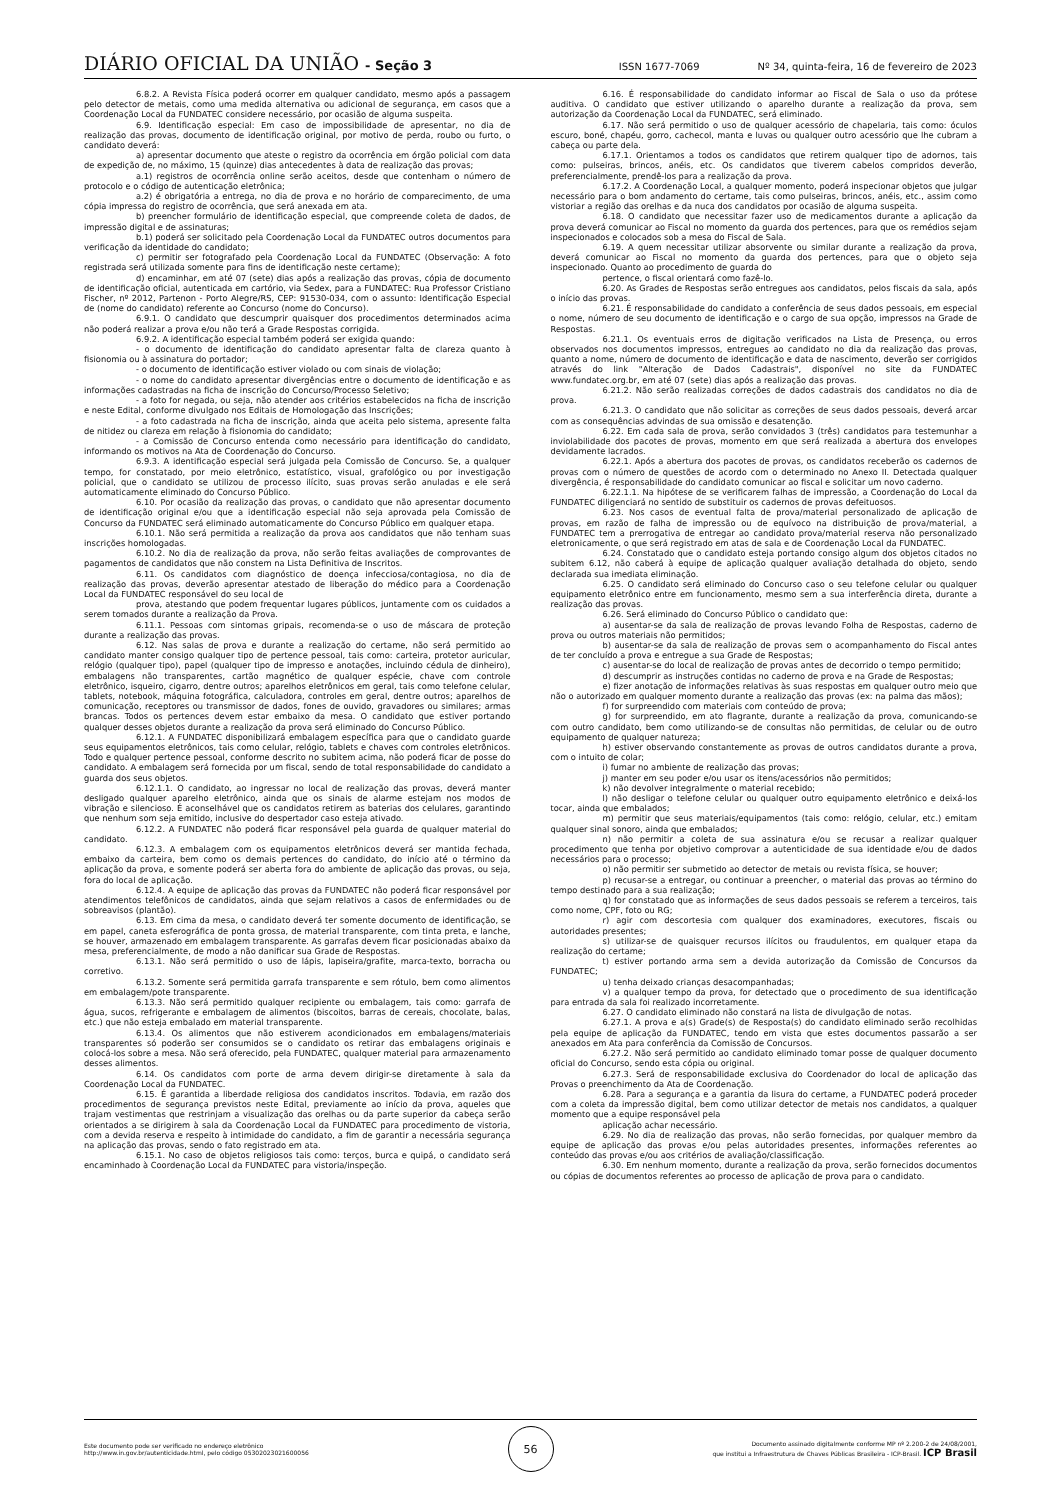DIÁRIO OFICIAL DA UNIÃO - Seção 3 ISSN 1677-7069 Nº 34, quinta-feira, 16 de fevereiro de 2023
6.8.2. A Revista Física poderá ocorrer em qualquer candidato, mesmo após a passagem pelo detector de metais, como uma medida alternativa ou adicional de segurança, em casos que a Coordenação Local da FUNDATEC considere necessário, por ocasião de alguma suspeita.
6.9. Identificação especial: Em caso de impossibilidade de apresentar, no dia de realização das provas, documento de identificação original, por motivo de perda, roubo ou furto, o candidato deverá:
a) apresentar documento que ateste o registro da ocorrência em órgão policial com data de expedição de, no máximo, 15 (quinze) dias antecedentes à data de realização das provas;
a.1) registros de ocorrência online serão aceitos, desde que contenham o número de protocolo e o código de autenticação eletrônica;
a.2) é obrigatória a entrega, no dia de prova e no horário de comparecimento, de uma cópia impressa do registro de ocorrência, que será anexada em ata.
b) preencher formulário de identificação especial, que compreende coleta de dados, de impressão digital e de assinaturas;
b.1) poderá ser solicitado pela Coordenação Local da FUNDATEC outros documentos para verificação da identidade do candidato;
c) permitir ser fotografado pela Coordenação Local da FUNDATEC (Observação: A foto registrada será utilizada somente para fins de identificação neste certame);
d) encaminhar, em até 07 (sete) dias após a realização das provas, cópia de documento de identificação oficial, autenticada em cartório, via Sedex, para a FUNDATEC: Rua Professor Cristiano Fischer, nº 2012, Partenon - Porto Alegre/RS, CEP: 91530-034, com o assunto: Identificação Especial de (nome do candidato) referente ao Concurso (nome do Concurso).
6.9.1. O candidato que descumprir quaisquer dos procedimentos determinados acima não poderá realizar a prova e/ou não terá a Grade Respostas corrigida.
6.9.2. A identificação especial também poderá ser exigida quando:
- o documento de identificação do candidato apresentar falta de clareza quanto à fisionomia ou à assinatura do portador;
- o documento de identificação estiver violado ou com sinais de violação;
- o nome do candidato apresentar divergências entre o documento de identificação e as informações cadastradas na ficha de inscrição do Concurso/Processo Seletivo;
- a foto for negada, ou seja, não atender aos critérios estabelecidos na ficha de inscrição e neste Edital, conforme divulgado nos Editais de Homologação das Inscrições;
- a foto cadastrada na ficha de inscrição, ainda que aceita pelo sistema, apresente falta de nitidez ou clareza em relação à fisionomia do candidato;
- a Comissão de Concurso entenda como necessário para identificação do candidato, informando os motivos na Ata de Coordenação do Concurso.
6.9.3. A identificação especial será julgada pela Comissão de Concurso. Se, a qualquer tempo, for constatado, por meio eletrônico, estatístico, visual, grafológico ou por investigação policial, que o candidato se utilizou de processo ilícito, suas provas serão anuladas e ele será automaticamente eliminado do Concurso Público.
6.10. Por ocasião da realização das provas, o candidato que não apresentar documento de identificação original e/ou que a identificação especial não seja aprovada pela Comissão de Concurso da FUNDATEC será eliminado automaticamente do Concurso Público em qualquer etapa.
6.10.1. Não será permitida a realização da prova aos candidatos que não tenham suas inscrições homologadas.
6.10.2. No dia de realização da prova, não serão feitas avaliações de comprovantes de pagamentos de candidatos que não constem na Lista Definitiva de Inscritos.
6.11. Os candidatos com diagnóstico de doença infecciosa/contagiosa, no dia de realização das provas, deverão apresentar atestado de liberação do médico para a Coordenação Local da FUNDATEC responsável do seu local de
prova, atestando que podem frequentar lugares públicos, juntamente com os cuidados a serem tomados durante a realização da Prova.
6.11.1. Pessoas com sintomas gripais, recomenda-se o uso de máscara de proteção durante a realização das provas.
6.12. Nas salas de prova e durante a realização do certame, não será permitido ao candidato manter consigo qualquer tipo de pertence pessoal, tais como: carteira, protetor auricular, relógio (qualquer tipo), papel (qualquer tipo de impresso e anotações, incluindo cédula de dinheiro), embalagens não transparentes, cartão magnético de qualquer espécie, chave com controle eletrônico, isqueiro, cigarro, dentre outros; aparelhos eletrônicos em geral, tais como telefone celular, tablets, notebook, máquina fotográfica, calculadora, controles em geral, dentre outros; aparelhos de comunicação, receptores ou transmissor de dados, fones de ouvido, gravadores ou similares; armas brancas. Todos os pertences devem estar embaixo da mesa. O candidato que estiver portando qualquer desses objetos durante a realização da prova será eliminado do Concurso Público.
6.12.1. A FUNDATEC disponibilizará embalagem específica para que o candidato guarde seus equipamentos eletrônicos, tais como celular, relógio, tablets e chaves com controles eletrônicos. Todo e qualquer pertence pessoal, conforme descrito no subitem acima, não poderá ficar de posse do candidato. A embalagem será fornecida por um fiscal, sendo de total responsabilidade do candidato a guarda dos seus objetos.
6.12.1.1. O candidato, ao ingressar no local de realização das provas, deverá manter desligado qualquer aparelho eletrônico, ainda que os sinais de alarme estejam nos modos de vibração e silencioso. É aconselhável que os candidatos retirem as baterias dos celulares, garantindo que nenhum som seja emitido, inclusive do despertador caso esteja ativado.
6.12.2. A FUNDATEC não poderá ficar responsável pela guarda de qualquer material do candidato.
6.12.3. A embalagem com os equipamentos eletrônicos deverá ser mantida fechada, embaixo da carteira, bem como os demais pertences do candidato, do início até o término da aplicação da prova, e somente poderá ser aberta fora do ambiente de aplicação das provas, ou seja, fora do local de aplicação.
6.12.4. A equipe de aplicação das provas da FUNDATEC não poderá ficar responsável por atendimentos telefônicos de candidatos, ainda que sejam relativos a casos de enfermidades ou de sobreavisos (plantão).
6.13. Em cima da mesa, o candidato deverá ter somente documento de identificação, se em papel, caneta esferográfica de ponta grossa, de material transparente, com tinta preta, e lanche, se houver, armazenado em embalagem transparente. As garrafas devem ficar posicionadas abaixo da mesa, preferencialmente, de modo a não danificar sua Grade de Respostas.
6.13.1. Não será permitido o uso de lápis, lapiseira/grafite, marca-texto, borracha ou corretivo.
6.13.2. Somente será permitida garrafa transparente e sem rótulo, bem como alimentos em embalagem/pote transparente.
6.13.3. Não será permitido qualquer recipiente ou embalagem, tais como: garrafa de água, sucos, refrigerante e embalagem de alimentos (biscoitos, barras de cereais, chocolate, balas, etc.) que não esteja embalado em material transparente.
6.13.4. Os alimentos que não estiverem acondicionados em embalagens/materiais transparentes só poderão ser consumidos se o candidato os retirar das embalagens originais e colocá-los sobre a mesa. Não será oferecido, pela FUNDATEC, qualquer material para armazenamento desses alimentos.
6.14. Os candidatos com porte de arma devem dirigir-se diretamente à sala da Coordenação Local da FUNDATEC.
6.15. É garantida a liberdade religiosa dos candidatos inscritos. Todavia, em razão dos procedimentos de segurança previstos neste Edital, previamente ao início da prova, aqueles que trajam vestimentas que restrinjam a visualização das orelhas ou da parte superior da cabeça serão orientados a se dirigirem à sala da Coordenação Local da FUNDATEC para procedimento de vistoria, com a devida reserva e respeito à intimidade do candidato, a fim de garantir a necessária segurança na aplicação das provas, sendo o fato registrado em ata.
6.15.1. No caso de objetos religiosos tais como: terços, burca e quipá, o candidato será encaminhado à Coordenação Local da FUNDATEC para vistoria/inspeção.
6.16. É responsabilidade do candidato informar ao Fiscal de Sala o uso da prótese auditiva. O candidato que estiver utilizando o aparelho durante a realização da prova, sem autorização da Coordenação Local da FUNDATEC, será eliminado.
6.17. Não será permitido o uso de qualquer acessório de chapelaria, tais como: óculos escuro, boné, chapéu, gorro, cachecol, manta e luvas ou qualquer outro acessório que lhe cubram a cabeça ou parte dela.
6.17.1. Orientamos a todos os candidatos que retirem qualquer tipo de adornos, tais como: pulseiras, brincos, anéis, etc. Os candidatos que tiverem cabelos compridos deverão, preferencialmente, prendê-los para a realização da prova.
6.17.2. A Coordenação Local, a qualquer momento, poderá inspecionar objetos que julgar necessário para o bom andamento do certame, tais como pulseiras, brincos, anéis, etc., assim como vistoriar a região das orelhas e da nuca dos candidatos por ocasião de alguma suspeita.
6.18. O candidato que necessitar fazer uso de medicamentos durante a aplicação da prova deverá comunicar ao Fiscal no momento da guarda dos pertences, para que os remédios sejam inspecionados e colocados sob a mesa do Fiscal de Sala.
6.19. A quem necessitar utilizar absorvente ou similar durante a realização da prova, deverá comunicar ao Fiscal no momento da guarda dos pertences, para que o objeto seja inspecionado. Quanto ao procedimento de guarda do
pertence, o fiscal orientará como fazê-lo.
6.20. As Grades de Respostas serão entregues aos candidatos, pelos fiscais da sala, após o início das provas.
6.21. É responsabilidade do candidato a conferência de seus dados pessoais, em especial o nome, número de seu documento de identificação e o cargo de sua opção, impressos na Grade de Respostas.
6.21.1. Os eventuais erros de digitação verificados na Lista de Presença, ou erros observados nos documentos impressos, entregues ao candidato no dia da realização das provas, quanto a nome, número de documento de identificação e data de nascimento, deverão ser corrigidos através do link "Alteração de Dados Cadastrais", disponível no site da FUNDATEC www.fundatec.org.br, em até 07 (sete) dias após a realização das provas.
6.21.2. Não serão realizadas correções de dados cadastrais dos candidatos no dia de prova.
6.21.3. O candidato que não solicitar as correções de seus dados pessoais, deverá arcar com as consequências advindas de sua omissão e desatenção.
6.22. Em cada sala de prova, serão convidados 3 (três) candidatos para testemunhar a inviolabilidade dos pacotes de provas, momento em que será realizada a abertura dos envelopes devidamente lacrados.
6.22.1. Após a abertura dos pacotes de provas, os candidatos receberão os cadernos de provas com o número de questões de acordo com o determinado no Anexo II. Detectada qualquer divergência, é responsabilidade do candidato comunicar ao fiscal e solicitar um novo caderno.
6.22.1.1. Na hipótese de se verificarem falhas de impressão, a Coordenação do Local da FUNDATEC diligenciará no sentido de substituir os cadernos de provas defeituosos.
6.23. Nos casos de eventual falta de prova/material personalizado de aplicação de provas, em razão de falha de impressão ou de equívoco na distribuição de prova/material, a FUNDATEC tem a prerrogativa de entregar ao candidato prova/material reserva não personalizado eletronicamente, o que será registrado em atas de sala e de Coordenação Local da FUNDATEC.
6.24. Constatado que o candidato esteja portando consigo algum dos objetos citados no subitem 6.12, não caberá à equipe de aplicação qualquer avaliação detalhada do objeto, sendo declarada sua imediata eliminação.
6.25. O candidato será eliminado do Concurso caso o seu telefone celular ou qualquer equipamento eletrônico entre em funcionamento, mesmo sem a sua interferência direta, durante a realização das provas.
6.26. Será eliminado do Concurso Público o candidato que:
a) ausentar-se da sala de realização de provas levando Folha de Respostas, caderno de prova ou outros materiais não permitidos;
b) ausentar-se da sala de realização de provas sem o acompanhamento do Fiscal antes de ter concluído a prova e entregue a sua Grade de Respostas;
c) ausentar-se do local de realização de provas antes de decorrido o tempo permitido;
d) descumprir as instruções contidas no caderno de prova e na Grade de Respostas;
e) fizer anotação de informações relativas às suas respostas em qualquer outro meio que não o autorizado em qualquer momento durante a realização das provas (ex: na palma das mãos);
f) for surpreendido com materiais com conteúdo de prova;
g) for surpreendido, em ato flagrante, durante a realização da prova, comunicando-se com outro candidato, bem como utilizando-se de consultas não permitidas, de celular ou de outro equipamento de qualquer natureza;
h) estiver observando constantemente as provas de outros candidatos durante a prova, com o intuito de colar;
i) fumar no ambiente de realização das provas;
j) manter em seu poder e/ou usar os itens/acessórios não permitidos;
k) não devolver integralmente o material recebido;
l) não desligar o telefone celular ou qualquer outro equipamento eletrônico e deixá-los tocar, ainda que embalados;
m) permitir que seus materiais/equipamentos (tais como: relógio, celular, etc.) emitam qualquer sinal sonoro, ainda que embalados;
n) não permitir a coleta de sua assinatura e/ou se recusar a realizar qualquer procedimento que tenha por objetivo comprovar a autenticidade de sua identidade e/ou de dados necessários para o processo;
o) não permitir ser submetido ao detector de metais ou revista física, se houver;
p) recusar-se a entregar, ou continuar a preencher, o material das provas ao término do tempo destinado para a sua realização;
q) for constatado que as informações de seus dados pessoais se referem a terceiros, tais como nome, CPF, foto ou RG;
r) agir com descortesia com qualquer dos examinadores, executores, fiscais ou autoridades presentes;
s) utilizar-se de quaisquer recursos ilícitos ou fraudulentos, em qualquer etapa da realização do certame;
t) estiver portando arma sem a devida autorização da Comissão de Concursos da FUNDATEC;
u) tenha deixado crianças desacompanhadas;
v) a qualquer tempo da prova, for detectado que o procedimento de sua identificação para entrada da sala foi realizado incorretamente.
6.27. O candidato eliminado não constará na lista de divulgação de notas.
6.27.1. A prova e a(s) Grade(s) de Resposta(s) do candidato eliminado serão recolhidas pela equipe de aplicação da FUNDATEC, tendo em vista que estes documentos passarão a ser anexados em Ata para conferência da Comissão de Concursos.
6.27.2. Não será permitido ao candidato eliminado tomar posse de qualquer documento oficial do Concurso, sendo esta cópia ou original.
6.27.3. Será de responsabilidade exclusiva do Coordenador do local de aplicação das Provas o preenchimento da Ata de Coordenação.
6.28. Para a segurança e a garantia da lisura do certame, a FUNDATEC poderá proceder com a coleta da impressão digital, bem como utilizar detector de metais nos candidatos, a qualquer momento que a equipe responsável pela
aplicação achar necessário.
6.29. No dia de realização das provas, não serão fornecidas, por qualquer membro da equipe de aplicação das provas e/ou pelas autoridades presentes, informações referentes ao conteúdo das provas e/ou aos critérios de avaliação/classificação.
6.30. Em nenhum momento, durante a realização da prova, serão fornecidos documentos ou cópias de documentos referentes ao processo de aplicação de prova para o candidato.
Este documento pode ser verificado no endereço eletrônico
http://www.in.gov.br/autenticidade.html, pelo código 05302023021600056
56
Documento assinado digitalmente conforme MP nº 2.200-2 de 24/08/2001,
que institui a Infraestrutura de Chaves Públicas Brasileira - ICP-Brasil. ICP Brasil